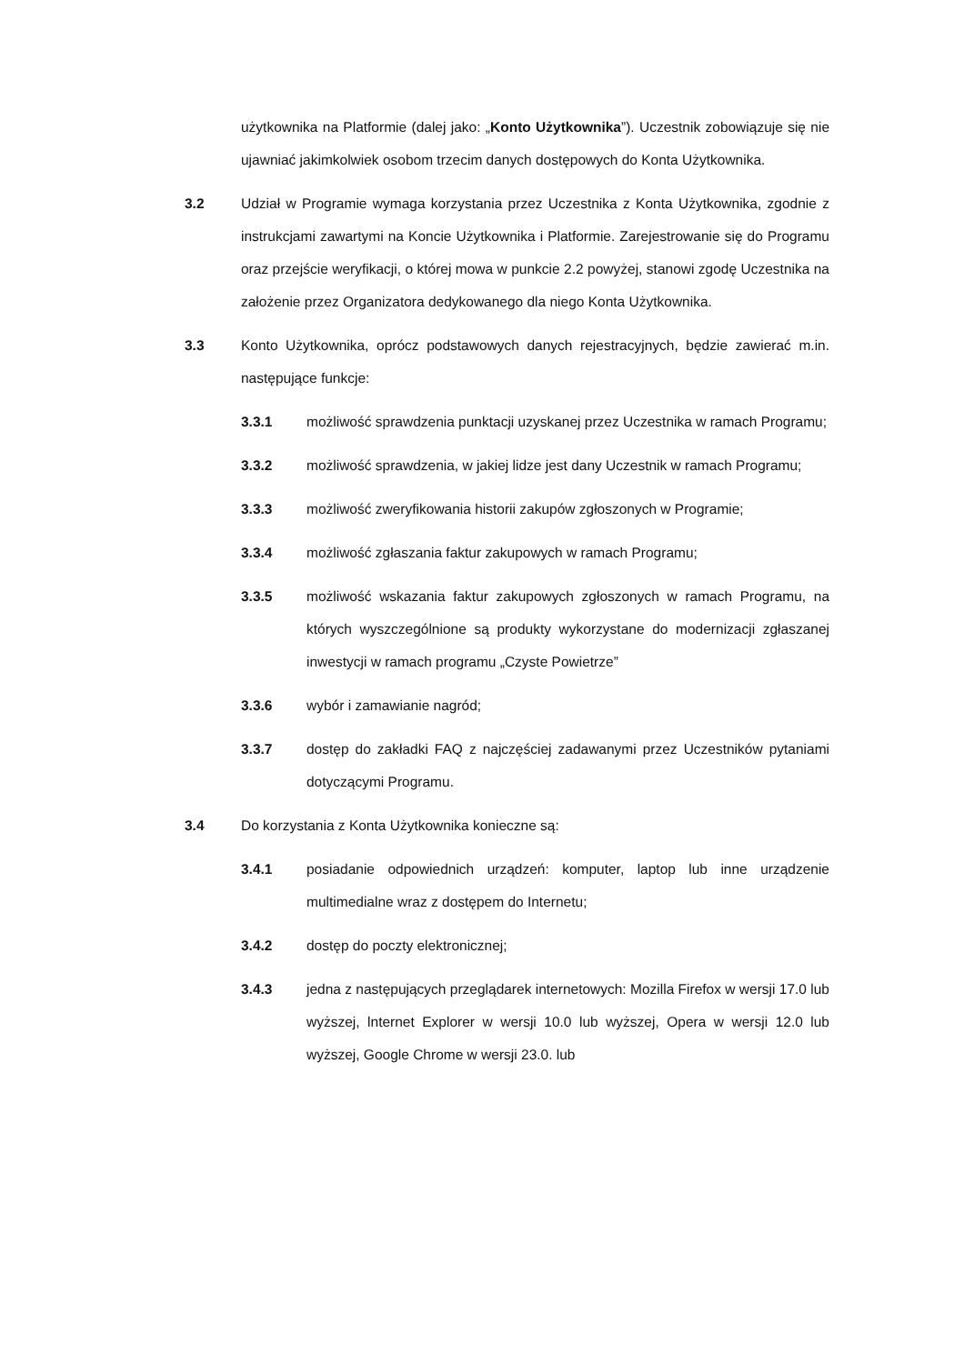użytkownika na Platformie (dalej jako: „Konto Użytkownika”). Uczestnik zobowiązuje się nie ujawniać jakimkolwiek osobom trzecim danych dostępowych do Konta Użytkownika.
3.2 Udział w Programie wymaga korzystania przez Uczestnika z Konta Użytkownika, zgodnie z instrukcjami zawartymi na Koncie Użytkownika i Platformie. Zarejestrowanie się do Programu oraz przejście weryfikacji, o której mowa w punkcie 2.2 powyżej, stanowi zgodę Uczestnika na założenie przez Organizatora dedykowanego dla niego Konta Użytkownika.
3.3 Konto Użytkownika, oprócz podstawowych danych rejestracyjnych, będzie zawierać m.in. następujące funkcje:
3.3.1 możliwość sprawdzenia punktacji uzyskanej przez Uczestnika w ramach Programu;
3.3.2 możliwość sprawdzenia, w jakiej lidze jest dany Uczestnik w ramach Programu;
3.3.3 możliwość zweryfikowania historii zakupów zgłoszonych w Programie;
3.3.4 możliwość zgłaszania faktur zakupowych w ramach Programu;
3.3.5 możliwość wskazania faktur zakupowych zgłoszonych w ramach Programu, na których wyszczególnione są produkty wykorzystane do modernizacji zgłaszanej inwestycji w ramach programu „Czyste Powietrze”
3.3.6 wybór i zamawianie nagród;
3.3.7 dostęp do zakładki FAQ z najczęściej zadawanymi przez Uczestników pytaniami dotyczącymi Programu.
3.4 Do korzystania z Konta Użytkownika konieczne są:
3.4.1 posiadanie odpowiednich urządzeń: komputer, laptop lub inne urządzenie multimedialne wraz z dostępem do Internetu;
3.4.2 dostęp do poczty elektronicznej;
3.4.3 jedna z następujących przeglądarek internetowych: Mozilla Firefox w wersji 17.0 lub wyższej, lnternet Explorer w wersji 10.0 lub wyższej, Opera w wersji 12.0 lub wyższej, Google Chrome w wersji 23.0. lub